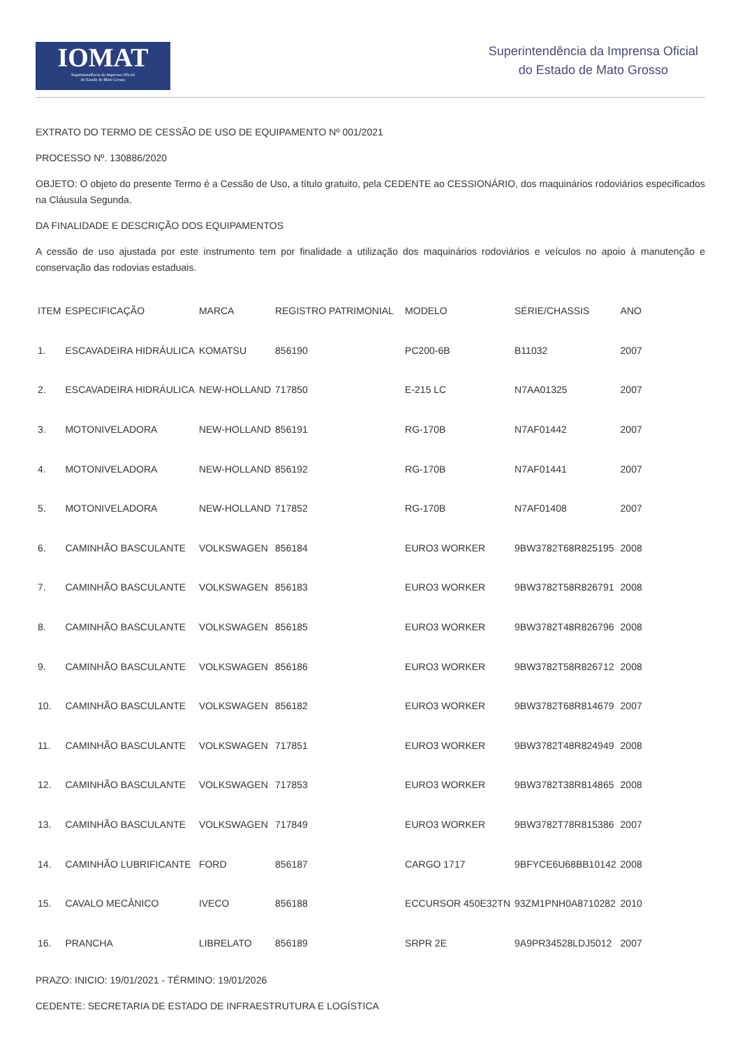IOMAT
Superintendência da Imprensa Oficial
do Estado de Mato Grosso
Superintendência da Imprensa Oficial
do Estado de Mato Grosso
EXTRATO DO TERMO DE CESSÃO DE USO DE EQUIPAMENTO Nº 001/2021
PROCESSO Nº. 130886/2020
OBJETO: O objeto do presente Termo é a Cessão de Uso, a título gratuito, pela CEDENTE ao CESSIONÁRIO, dos maquinários rodoviários especificados na Cláusula Segunda.
DA FINALIDADE E DESCRIÇÃO DOS EQUIPAMENTOS
A cessão de uso ajustada por este instrumento tem por finalidade a utilização dos maquinários rodoviários e veículos no apoio à manutenção e conservação das rodovias estaduais.
| ITEM | ESPECIFICAÇÃO | MARCA | REGISTRO PATRIMONIAL | MODELO | SÉRIE/CHASSIS | ANO |
| --- | --- | --- | --- | --- | --- | --- |
| 1. | ESCAVADEIRA HIDRÁULICA | KOMATSU | 856190 | PC200-6B | B11032 | 2007 |
| 2. | ESCAVADEIRA HIDRÁULICA | NEW-HOLLAND | 717850 | E-215 LC | N7AA01325 | 2007 |
| 3. | MOTONIVELADORA | NEW-HOLLAND | 856191 | RG-170B | N7AF01442 | 2007 |
| 4. | MOTONIVELADORA | NEW-HOLLAND | 856192 | RG-170B | N7AF01441 | 2007 |
| 5. | MOTONIVELADORA | NEW-HOLLAND | 717852 | RG-170B | N7AF01408 | 2007 |
| 6. | CAMINHÃO BASCULANTE | VOLKSWAGEN | 856184 | EURO3 WORKER | 9BW3782T68R825195 | 2008 |
| 7. | CAMINHÃO BASCULANTE | VOLKSWAGEN | 856183 | EURO3 WORKER | 9BW3782T58R826791 | 2008 |
| 8. | CAMINHÃO BASCULANTE | VOLKSWAGEN | 856185 | EURO3 WORKER | 9BW3782T48R826796 | 2008 |
| 9. | CAMINHÃO BASCULANTE | VOLKSWAGEN | 856186 | EURO3 WORKER | 9BW3782T58R826712 | 2008 |
| 10. | CAMINHÃO BASCULANTE | VOLKSWAGEN | 856182 | EURO3 WORKER | 9BW3782T68R814679 | 2007 |
| 11. | CAMINHÃO BASCULANTE | VOLKSWAGEN | 717851 | EURO3 WORKER | 9BW3782T48R824949 | 2008 |
| 12. | CAMINHÃO BASCULANTE | VOLKSWAGEN | 717853 | EURO3 WORKER | 9BW3782T38R814865 | 2008 |
| 13. | CAMINHÃO BASCULANTE | VOLKSWAGEN | 717849 | EURO3 WORKER | 9BW3782T78R815386 | 2007 |
| 14. | CAMINHÃO LUBRIFICANTE | FORD | 856187 | CARGO 1717 | 9BFYCE6U68BB10142 | 2008 |
| 15. | CAVALO MECÂNICO | IVECO | 856188 | ECCURSOR 450E32TN | 93ZM1PNH0A8710282 | 2010 |
| 16. | PRANCHA | LIBRELATO | 856189 | SRPR 2E | 9A9PR34528LDJ5012 | 2007 |
PRAZO: INICIO: 19/01/2021 - TÉRMINO: 19/01/2026
CEDENTE: SECRETARIA DE ESTADO DE INFRAESTRUTURA E LOGÍSTICA